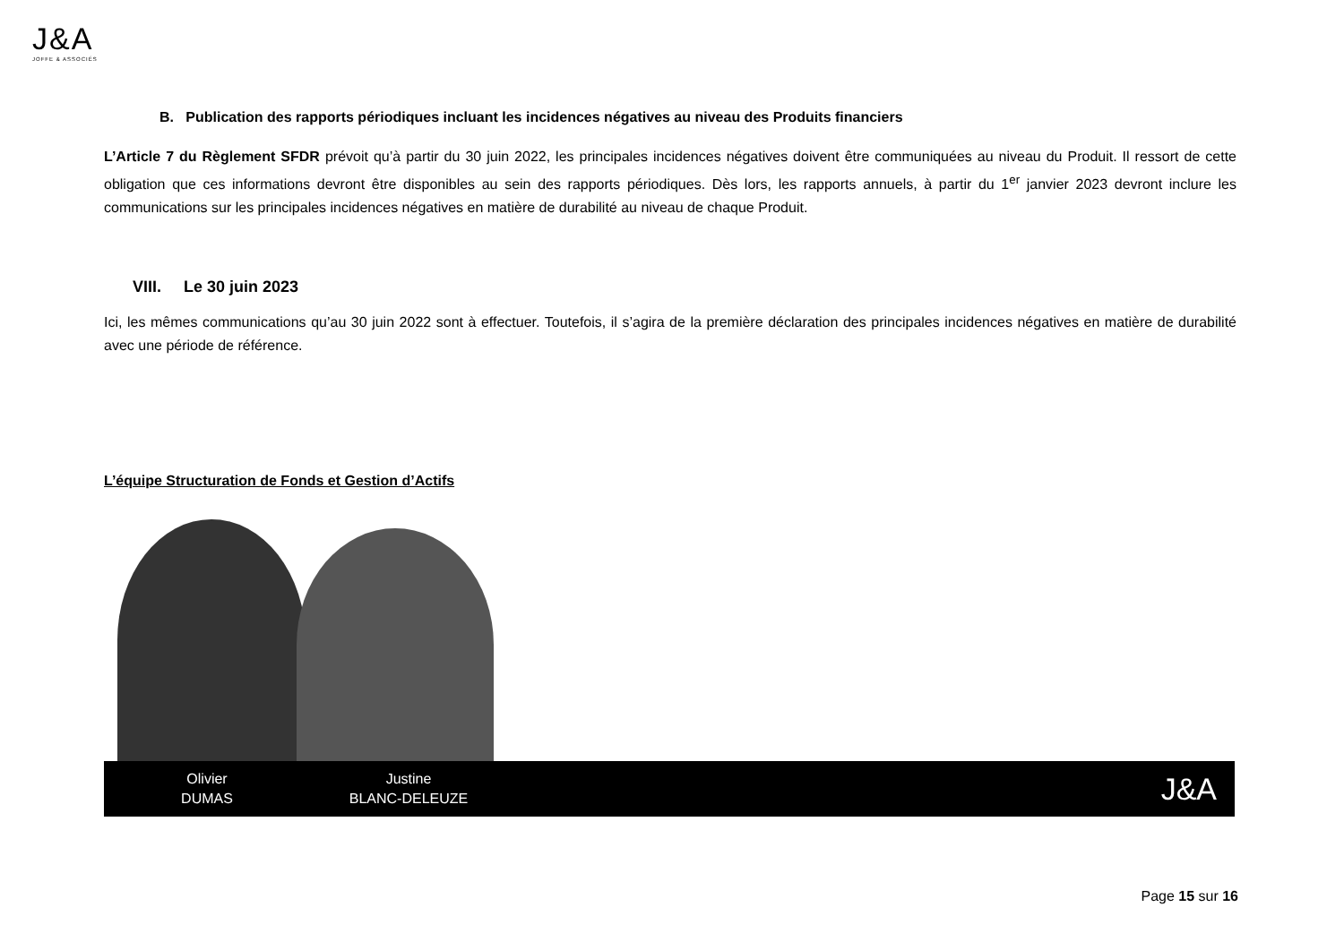J&A
JOFFE & ASSOCIÉS
B. Publication des rapports périodiques incluant les incidences négatives au niveau des Produits financiers
L’Article 7 du Règlement SFDR prévoit qu’à partir du 30 juin 2022, les principales incidences négatives doivent être communiquées au niveau du Produit. Il ressort de cette obligation que ces informations devront être disponibles au sein des rapports périodiques. Dès lors, les rapports annuels, à partir du 1<sup>er</sup> janvier 2023 devront inclure les communications sur les principales incidences négatives en matière de durabilité au niveau de chaque Produit.
VIII. Le 30 juin 2023
Ici, les mêmes communications qu’au 30 juin 2022 sont à effectuer. Toutefois, il s’agira de la première déclaration des principales incidences négatives en matière de durabilité avec une période de référence.
L’équipe Structuration de Fonds et Gestion d’Actifs
Olivier
DUMAS
Justine
BLANC-DELEUZE
J&A
Page 15 sur 16